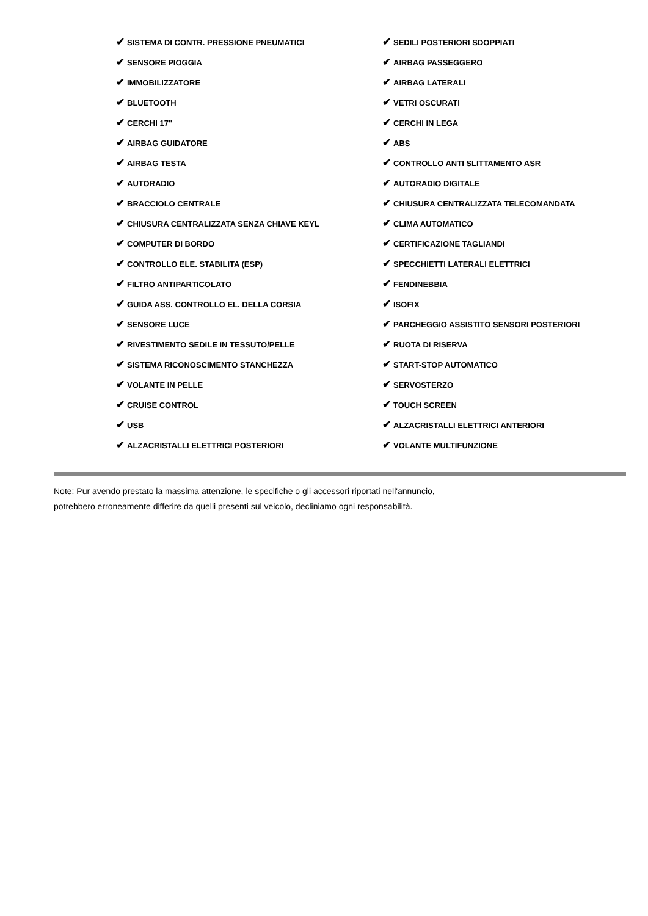| ✔ SISTEMA DI CONTR. PRESSIONE PNEUMATICI | ✔ SEDILI POSTERIORI SDOPPIATI |
| ✔ SENSORE PIOGGIA | ✔ AIRBAG PASSEGGERO |
| ✔ IMMOBILIZZATORE | ✔ AIRBAG LATERALI |
| ✔ BLUETOOTH | ✔ VETRI OSCURATI |
| ✔ CERCHI 17" | ✔ CERCHI IN LEGA |
| ✔ AIRBAG GUIDATORE | ✔ ABS |
| ✔ AIRBAG TESTA | ✔ CONTROLLO ANTI SLITTAMENTO ASR |
| ✔ AUTORADIO | ✔ AUTORADIO DIGITALE |
| ✔ BRACCIOLO CENTRALE | ✔ CHIUSURA CENTRALIZZATA TELECOMANDATA |
| ✔ CHIUSURA CENTRALIZZATA SENZA CHIAVE KEYL | ✔ CLIMA AUTOMATICO |
| ✔ COMPUTER DI BORDO | ✔ CERTIFICAZIONE TAGLIANDI |
| ✔ CONTROLLO ELE. STABILITA (ESP) | ✔ SPECCHIETTI LATERALI ELETTRICI |
| ✔ FILTRO ANTIPARTICOLATO | ✔ FENDINEBBIA |
| ✔ GUIDA ASS. CONTROLLO EL. DELLA CORSIA | ✔ ISOFIX |
| ✔ SENSORE LUCE | ✔ PARCHEGGIO ASSISTITO SENSORI POSTERIORI |
| ✔ RIVESTIMENTO SEDILE IN TESSUTO/PELLE | ✔ RUOTA DI RISERVA |
| ✔ SISTEMA RICONOSCIMENTO STANCHEZZA | ✔ START-STOP AUTOMATICO |
| ✔ VOLANTE IN PELLE | ✔ SERVOSTERZO |
| ✔ CRUISE CONTROL | ✔ TOUCH SCREEN |
| ✔ USB | ✔ ALZACRISTALLI ELETTRICI ANTERIORI |
| ✔ ALZACRISTALLI ELETTRICI POSTERIORI | ✔ VOLANTE MULTIFUNZIONE |
Note: Pur avendo prestato la massima attenzione, le specifiche o gli accessori riportati nell'annuncio,
potrebbero erroneamente differire da quelli presenti sul veicolo, decliniamo ogni responsabilità.